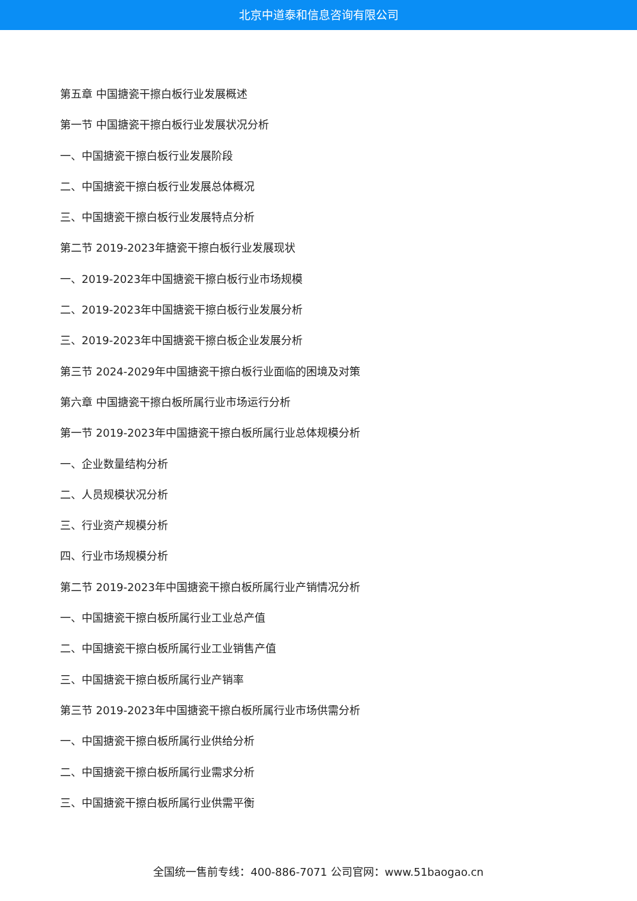北京中道泰和信息咨询有限公司
第五章 中国搪瓷干擦白板行业发展概述
第一节 中国搪瓷干擦白板行业发展状况分析
一、中国搪瓷干擦白板行业发展阶段
二、中国搪瓷干擦白板行业发展总体概况
三、中国搪瓷干擦白板行业发展特点分析
第二节 2019-2023年搪瓷干擦白板行业发展现状
一、2019-2023年中国搪瓷干擦白板行业市场规模
二、2019-2023年中国搪瓷干擦白板行业发展分析
三、2019-2023年中国搪瓷干擦白板企业发展分析
第三节 2024-2029年中国搪瓷干擦白板行业面临的困境及对策
第六章 中国搪瓷干擦白板所属行业市场运行分析
第一节 2019-2023年中国搪瓷干擦白板所属行业总体规模分析
一、企业数量结构分析
二、人员规模状况分析
三、行业资产规模分析
四、行业市场规模分析
第二节 2019-2023年中国搪瓷干擦白板所属行业产销情况分析
一、中国搪瓷干擦白板所属行业工业总产值
二、中国搪瓷干擦白板所属行业工业销售产值
三、中国搪瓷干擦白板所属行业产销率
第三节 2019-2023年中国搪瓷干擦白板所属行业市场供需分析
一、中国搪瓷干擦白板所属行业供给分析
二、中国搪瓷干擦白板所属行业需求分析
三、中国搪瓷干擦白板所属行业供需平衡
全国统一售前专线：400-886-7071 公司官网：www.51baogao.cn